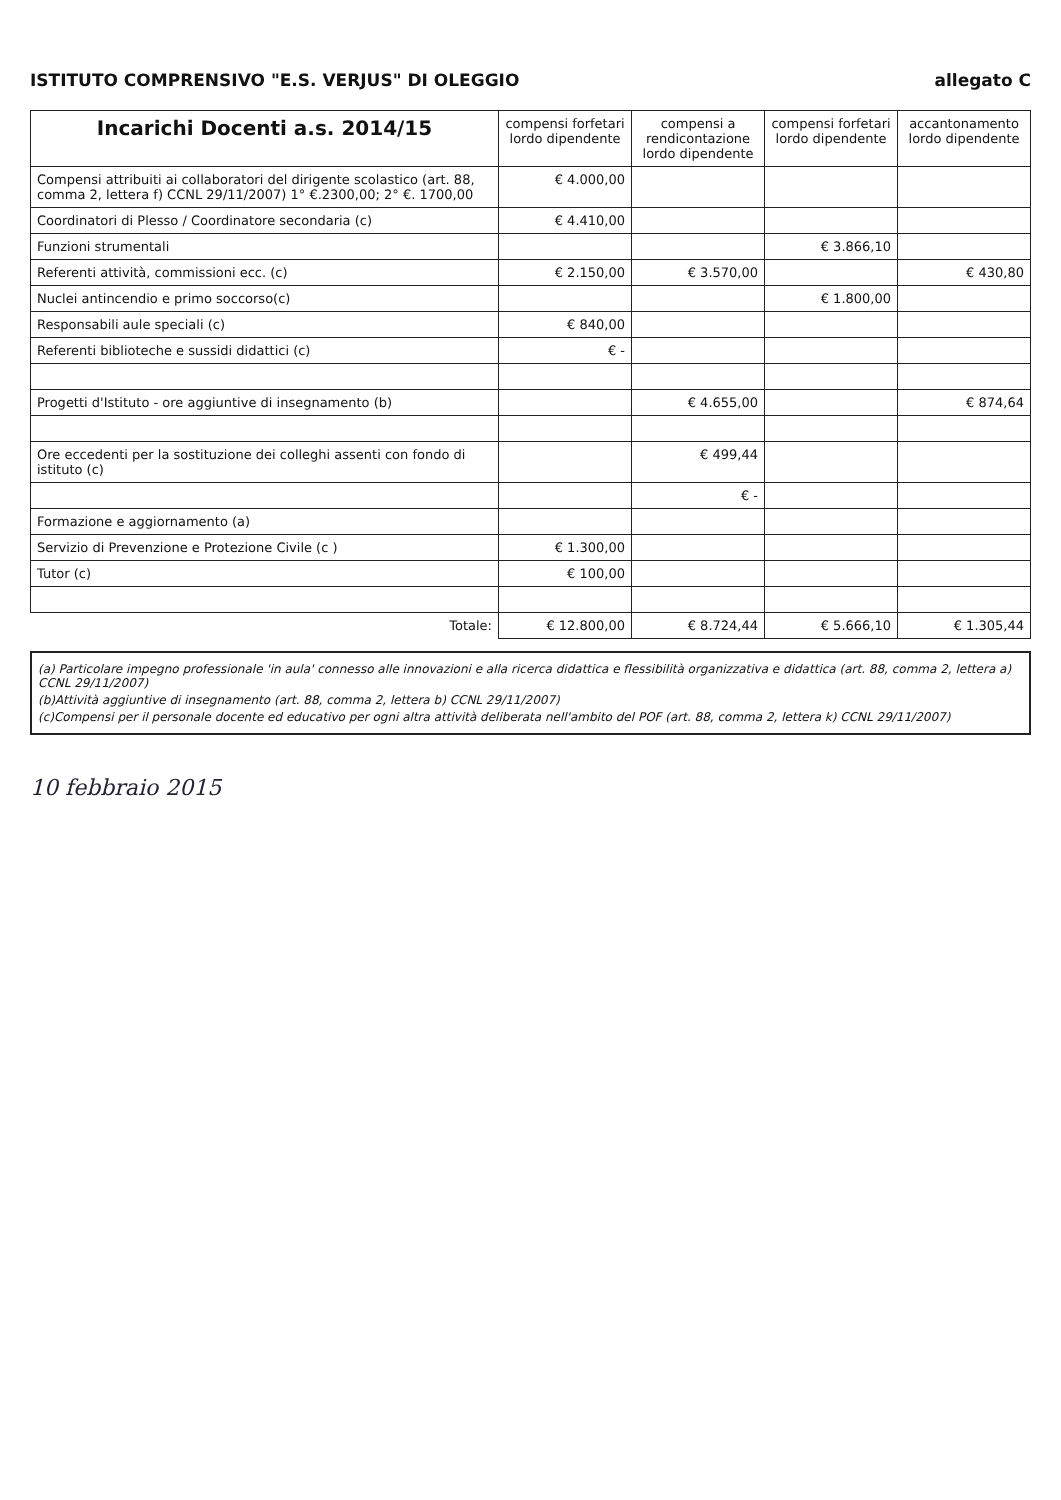ISTITUTO COMPRENSIVO "E.S. VERJUS" DI OLEGGIO
allegato C
| Incarichi Docenti a.s. 2014/15 | compensi forfetari lordo dipendente | compensi a rendicontazione lordo dipendente | compensi forfetari lordo dipendente | accantonamento lordo dipendente |
| --- | --- | --- | --- | --- |
| Compensi attribuiti ai collaboratori del dirigente scolastico (art. 88, comma 2, lettera f) CCNL 29/11/2007) 1° €.2300,00; 2° €. 1700,00 | € 4.000,00 | | | |
| Coordinatori di Plesso / Coordinatore secondaria (c) | € 4.410,00 | | | |
| Funzioni strumentali | | | € 3.866,10 | |
| Referenti attività, commissioni ecc. (c) | € 2.150,00 | € 3.570,00 | | € 430,80 |
| Nuclei antincendio e primo soccorso(c) | | | € 1.800,00 | |
| Responsabili aule speciali (c) | € 840,00 | | | |
| Referenti biblioteche e sussidi didattici (c) | € - | | | |
| Progetti d'Istituto - ore aggiuntive di insegnamento (b) | | € 4.655,00 | | € 874,64 |
| Ore eccedenti per la sostituzione dei colleghi assenti con fondo di istituto (c) | | € 499,44 | | |
| | | € - | | |
| Formazione e aggiornamento (a) | | | | |
| Servizio di Prevenzione e Protezione Civile (c ) | € 1.300,00 | | | |
| Tutor (c) | € 100,00 | | | |
| Totale: | € 12.800,00 | € 8.724,44 | € 5.666,10 | € 1.305,44 |
(a) Particolare impegno professionale 'in aula' connesso alle innovazioni e alla ricerca didattica e flessibilità organizzativa e didattica (art. 88, comma 2, lettera a) CCNL 29/11/2007)
(b)Attività aggiuntive di insegnamento (art. 88, comma 2, lettera b) CCNL 29/11/2007)
(c)Compensi per il personale docente ed educativo per ogni altra attività deliberata nell'ambito del POF (art. 88, comma 2, lettera k) CCNL 29/11/2007)
10 febbraio 2015